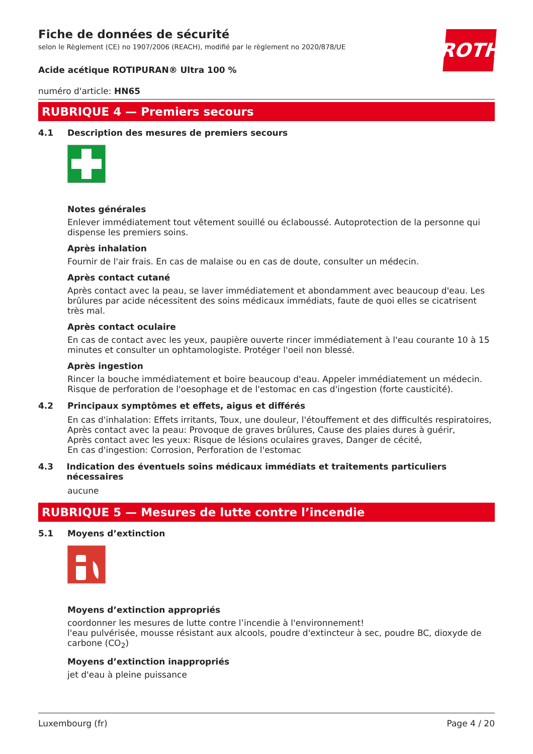Fiche de données de sécurité
selon le Règlement (CE) no 1907/2006 (REACH), modifié par le règlement no 2020/878/UE
ROTH
Acide acétique ROTIPURAN® Ultra 100 %
numéro d'article: HN65
RUBRIQUE 4 — Premiers secours
4.1 Description des mesures de premiers secours
Notes générales
Enlever immédiatement tout vêtement souillé ou éclaboussé. Autoprotection de la personne qui dispense les premiers soins.
Après inhalation
Fournir de l'air frais. En cas de malaise ou en cas de doute, consulter un médecin.
Après contact cutané
Après contact avec la peau, se laver immédiatement et abondamment avec beaucoup d'eau. Les brûlures par acide nécessitent des soins médicaux immédiats, faute de quoi elles se cicatrisent très mal.
Après contact oculaire
En cas de contact avec les yeux, paupière ouverte rincer immédiatement à l'eau courante 10 à 15 minutes et consulter un ophtamologiste. Protéger l'oeil non blessé.
Après ingestion
Rincer la bouche immédiatement et boire beaucoup d'eau. Appeler immédiatement un médecin. Risque de perforation de l'oesophage et de l'estomac en cas d'ingestion (forte causticité).
4.2 Principaux symptômes et effets, aigus et différés
En cas d'inhalation: Effets irritants, Toux, une douleur, l'étouffement et des difficultés respiratoires,
Après contact avec la peau: Provoque de graves brûlures, Cause des plaies dures à guérir,
Après contact avec les yeux: Risque de lésions oculaires graves, Danger de cécité,
En cas d'ingestion: Corrosion, Perforation de l'estomac
4.3 Indication des éventuels soins médicaux immédiats et traitements particuliers nécessaires
aucune
RUBRIQUE 5 — Mesures de lutte contre l’incendie
5.1 Moyens d’extinction
Moyens d’extinction appropriés
coordonner les mesures de lutte contre l’incendie à l'environnement!
l'eau pulvérisée, mousse résistant aux alcools, poudre d'extincteur à sec, poudre BC, dioxyde de carbone (CO<sub>2</sub>)
Moyens d’extinction inappropriés
jet d'eau à pleine puissance
Luxembourg (fr) Page 4 / 20